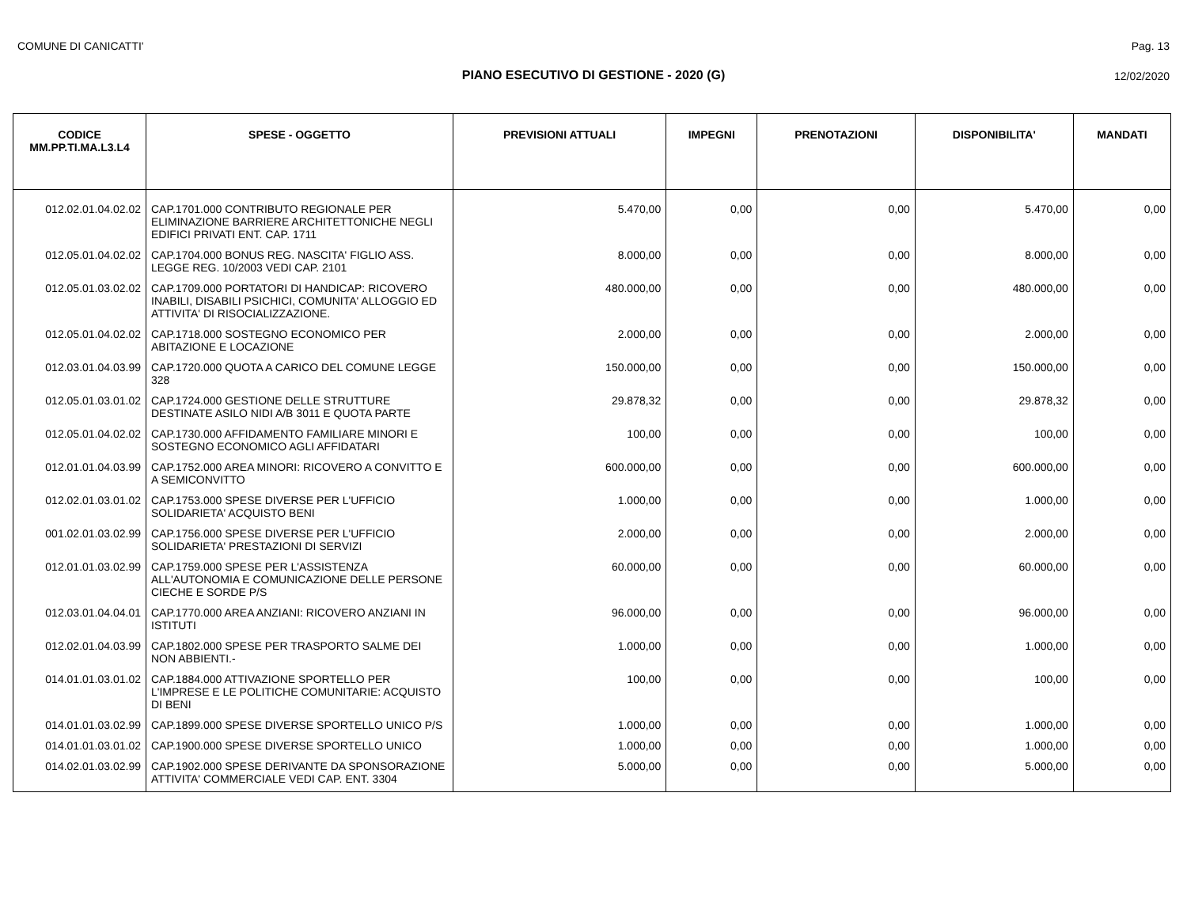COMUNE DI CANICATTI' Pag. 13
PIANO ESECUTIVO DI GESTIONE - 2020 (G) 12/02/2020
| CODICE MM.PP.TI.MA.L3.L4 | SPESE - OGGETTO | PREVISIONI ATTUALI | IMPEGNI | PRENOTAZIONI | DISPONIBILITA' | MANDATI |
| --- | --- | --- | --- | --- | --- | --- |
| 012.02.01.04.02.02 | CAP.1701.000 CONTRIBUTO REGIONALE PER ELIMINAZIONE BARRIERE ARCHITETTONICHE NEGLI EDIFICI PRIVATI ENT. CAP. 1711 | 5.470,00 | 0,00 | 0,00 | 5.470,00 | 0,00 |
| 012.05.01.04.02.02 | CAP.1704.000 BONUS REG. NASCITA' FIGLIO ASS. LEGGE REG. 10/2003 VEDI CAP. 2101 | 8.000,00 | 0,00 | 0,00 | 8.000,00 | 0,00 |
| 012.05.01.03.02.02 | CAP.1709.000 PORTATORI DI HANDICAP: RICOVERO INABILI, DISABILI PSICHICI, COMUNITA' ALLOGGIO ED ATTIVITA' DI RISOCIALIZZAZIONE. | 480.000,00 | 0,00 | 0,00 | 480.000,00 | 0,00 |
| 012.05.01.04.02.02 | CAP.1718.000 SOSTEGNO ECONOMICO PER ABITAZIONE E LOCAZIONE | 2.000,00 | 0,00 | 0,00 | 2.000,00 | 0,00 |
| 012.03.01.04.03.99 | CAP.1720.000 QUOTA A CARICO DEL COMUNE LEGGE 328 | 150.000,00 | 0,00 | 0,00 | 150.000,00 | 0,00 |
| 012.05.01.03.01.02 | CAP.1724.000 GESTIONE DELLE STRUTTURE DESTINATE ASILO NIDI A/B 3011 E QUOTA PARTE | 29.878,32 | 0,00 | 0,00 | 29.878,32 | 0,00 |
| 012.05.01.04.02.02 | CAP.1730.000 AFFIDAMENTO FAMILIARE MINORI E SOSTEGNO ECONOMICO AGLI AFFIDATARI | 100,00 | 0,00 | 0,00 | 100,00 | 0,00 |
| 012.01.01.04.03.99 | CAP.1752.000 AREA MINORI: RICOVERO A CONVITTO E A SEMICONVITTO | 600.000,00 | 0,00 | 0,00 | 600.000,00 | 0,00 |
| 012.02.01.03.01.02 | CAP.1753.000 SPESE DIVERSE PER L'UFFICIO SOLIDARIETA' ACQUISTO BENI | 1.000,00 | 0,00 | 0,00 | 1.000,00 | 0,00 |
| 001.02.01.03.02.99 | CAP.1756.000 SPESE DIVERSE PER L'UFFICIO SOLIDARIETA' PRESTAZIONI DI SERVIZI | 2.000,00 | 0,00 | 0,00 | 2.000,00 | 0,00 |
| 012.01.01.03.02.99 | CAP.1759.000 SPESE PER L'ASSISTENZA ALL'AUTONOMIA E COMUNICAZIONE DELLE PERSONE CIECHE E SORDE P/S | 60.000,00 | 0,00 | 0,00 | 60.000,00 | 0,00 |
| 012.03.01.04.04.01 | CAP.1770.000 AREA ANZIANI: RICOVERO ANZIANI IN ISTITUTI | 96.000,00 | 0,00 | 0,00 | 96.000,00 | 0,00 |
| 012.02.01.04.03.99 | CAP.1802.000 SPESE PER TRASPORTO SALME DEI NON ABBIENTI.- | 1.000,00 | 0,00 | 0,00 | 1.000,00 | 0,00 |
| 014.01.01.03.01.02 | CAP.1884.000 ATTIVAZIONE SPORTELLO PER L'IMPRESE E LE POLITICHE COMUNITARIE: ACQUISTO DI BENI | 100,00 | 0,00 | 0,00 | 100,00 | 0,00 |
| 014.01.01.03.02.99 | CAP.1899.000 SPESE DIVERSE SPORTELLO UNICO P/S | 1.000,00 | 0,00 | 0,00 | 1.000,00 | 0,00 |
| 014.01.01.03.01.02 | CAP.1900.000 SPESE DIVERSE SPORTELLO UNICO | 1.000,00 | 0,00 | 0,00 | 1.000,00 | 0,00 |
| 014.02.01.03.02.99 | CAP.1902.000 SPESE DERIVANTE DA SPONSORAZIONE ATTIVITA' COMMERCIALE VEDI CAP. ENT. 3304 | 5.000,00 | 0,00 | 0,00 | 5.000,00 | 0,00 |